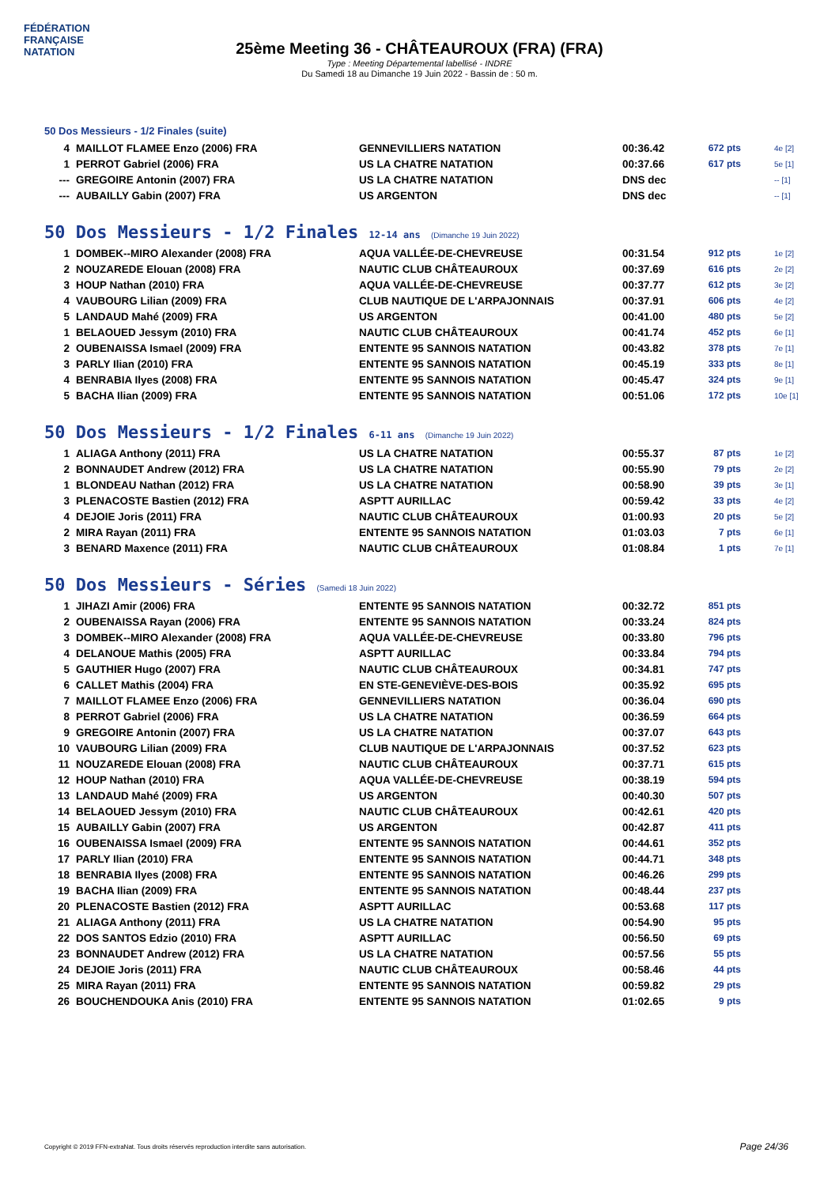FÉDÉRATION FRANÇAISE
NATATION
25ème Meeting 36 - CHÂTEAUROUX (FRA) (FRA)
Type : Meeting Départemental labellisé - INDRE
Du Samedi 18 au Dimanche 19 Juin 2022 - Bassin de : 50 m.
50 Dos Messieurs - 1/2 Finales (suite)
| 4 | MAILLOT FLAMEE Enzo (2006) FRA | GENNEVILLIERS NATATION | 00:36.42 | 672 pts | 4e [2] |
| 1 | PERROT Gabriel (2006) FRA | US LA CHATRE NATATION | 00:37.66 | 617 pts | 5e [1] |
| --- | GREGOIRE Antonin (2007) FRA | US LA CHATRE NATATION | DNS dec | | -- [1] |
| --- | AUBAILLY Gabin (2007) FRA | US ARGENTON | DNS dec | | -- [1] |
50 Dos Messieurs - 1/2 Finales 12-14 ans (Dimanche 19 Juin 2022)
| 1 | DOMBEK--MIRO Alexander (2008) FRA | AQUA VALLÉE-DE-CHEVREUSE | 00:31.54 | 912 pts | 1e [2] |
| 2 | NOUZAREDE Elouan (2008) FRA | NAUTIC CLUB CHÂTEAUROUX | 00:37.69 | 616 pts | 2e [2] |
| 3 | HOUP Nathan (2010) FRA | AQUA VALLÉE-DE-CHEVREUSE | 00:37.77 | 612 pts | 3e [2] |
| 4 | VAUBOURG Lilian (2009) FRA | CLUB NAUTIQUE DE L'ARPAJONNAIS | 00:37.91 | 606 pts | 4e [2] |
| 5 | LANDAUD Mahé (2009) FRA | US ARGENTON | 00:41.00 | 480 pts | 5e [2] |
| 1 | BELAOUED Jessym (2010) FRA | NAUTIC CLUB CHÂTEAUROUX | 00:41.74 | 452 pts | 6e [1] |
| 2 | OUBENAISSA Ismael (2009) FRA | ENTENTE 95 SANNOIS NATATION | 00:43.82 | 378 pts | 7e [1] |
| 3 | PARLY Ilian (2010) FRA | ENTENTE 95 SANNOIS NATATION | 00:45.19 | 333 pts | 8e [1] |
| 4 | BENRABIA Ilyes (2008) FRA | ENTENTE 95 SANNOIS NATATION | 00:45.47 | 324 pts | 9e [1] |
| 5 | BACHA Ilian (2009) FRA | ENTENTE 95 SANNOIS NATATION | 00:51.06 | 172 pts | 10e [1] |
50 Dos Messieurs - 1/2 Finales 6-11 ans (Dimanche 19 Juin 2022)
| 1 | ALIAGA Anthony (2011) FRA | US LA CHATRE NATATION | 00:55.37 | 87 pts | 1e [2] |
| 2 | BONNAUDET Andrew (2012) FRA | US LA CHATRE NATATION | 00:55.90 | 79 pts | 2e [2] |
| 1 | BLONDEAU Nathan (2012) FRA | US LA CHATRE NATATION | 00:58.90 | 39 pts | 3e [1] |
| 3 | PLENACOSTE Bastien (2012) FRA | ASPTT AURILLAC | 00:59.42 | 33 pts | 4e [2] |
| 4 | DEJOIE Joris (2011) FRA | NAUTIC CLUB CHÂTEAUROUX | 01:00.93 | 20 pts | 5e [2] |
| 2 | MIRA Rayan (2011) FRA | ENTENTE 95 SANNOIS NATATION | 01:03.03 | 7 pts | 6e [1] |
| 3 | BENARD Maxence (2011) FRA | NAUTIC CLUB CHÂTEAUROUX | 01:08.84 | 1 pts | 7e [1] |
50 Dos Messieurs - Séries (Samedi 18 Juin 2022)
| 1 | JIHAZI Amir (2006) FRA | ENTENTE 95 SANNOIS NATATION | 00:32.72 | 851 pts | |
| 2 | OUBENAISSA Rayan (2006) FRA | ENTENTE 95 SANNOIS NATATION | 00:33.24 | 824 pts | |
| 3 | DOMBEK--MIRO Alexander (2008) FRA | AQUA VALLÉE-DE-CHEVREUSE | 00:33.80 | 796 pts | |
| 4 | DELANOUE Mathis (2005) FRA | ASPTT AURILLAC | 00:33.84 | 794 pts | |
| 5 | GAUTHIER Hugo (2007) FRA | NAUTIC CLUB CHÂTEAUROUX | 00:34.81 | 747 pts | |
| 6 | CALLET Mathis (2004) FRA | EN STE-GENEVIÈVE-DES-BOIS | 00:35.92 | 695 pts | |
| 7 | MAILLOT FLAMEE Enzo (2006) FRA | GENNEVILLIERS NATATION | 00:36.04 | 690 pts | |
| 8 | PERROT Gabriel (2006) FRA | US LA CHATRE NATATION | 00:36.59 | 664 pts | |
| 9 | GREGOIRE Antonin (2007) FRA | US LA CHATRE NATATION | 00:37.07 | 643 pts | |
| 10 | VAUBOURG Lilian (2009) FRA | CLUB NAUTIQUE DE L'ARPAJONNAIS | 00:37.52 | 623 pts | |
| 11 | NOUZAREDE Elouan (2008) FRA | NAUTIC CLUB CHÂTEAUROUX | 00:37.71 | 615 pts | |
| 12 | HOUP Nathan (2010) FRA | AQUA VALLÉE-DE-CHEVREUSE | 00:38.19 | 594 pts | |
| 13 | LANDAUD Mahé (2009) FRA | US ARGENTON | 00:40.30 | 507 pts | |
| 14 | BELAOUED Jessym (2010) FRA | NAUTIC CLUB CHÂTEAUROUX | 00:42.61 | 420 pts | |
| 15 | AUBAILLY Gabin (2007) FRA | US ARGENTON | 00:42.87 | 411 pts | |
| 16 | OUBENAISSA Ismael (2009) FRA | ENTENTE 95 SANNOIS NATATION | 00:44.61 | 352 pts | |
| 17 | PARLY Ilian (2010) FRA | ENTENTE 95 SANNOIS NATATION | 00:44.71 | 348 pts | |
| 18 | BENRABIA Ilyes (2008) FRA | ENTENTE 95 SANNOIS NATATION | 00:46.26 | 299 pts | |
| 19 | BACHA Ilian (2009) FRA | ENTENTE 95 SANNOIS NATATION | 00:48.44 | 237 pts | |
| 20 | PLENACOSTE Bastien (2012) FRA | ASPTT AURILLAC | 00:53.68 | 117 pts | |
| 21 | ALIAGA Anthony (2011) FRA | US LA CHATRE NATATION | 00:54.90 | 95 pts | |
| 22 | DOS SANTOS Edzio (2010) FRA | ASPTT AURILLAC | 00:56.50 | 69 pts | |
| 23 | BONNAUDET Andrew (2012) FRA | US LA CHATRE NATATION | 00:57.56 | 55 pts | |
| 24 | DEJOIE Joris (2011) FRA | NAUTIC CLUB CHÂTEAUROUX | 00:58.46 | 44 pts | |
| 25 | MIRA Rayan (2011) FRA | ENTENTE 95 SANNOIS NATATION | 00:59.82 | 29 pts | |
| 26 | BOUCHENDOUKA Anis (2010) FRA | ENTENTE 95 SANNOIS NATATION | 01:02.65 | 9 pts | |
Copyright © 2019 FFN-extraNat. Tous droits réservés reproduction interdite sans autorisation.
Page 24/36